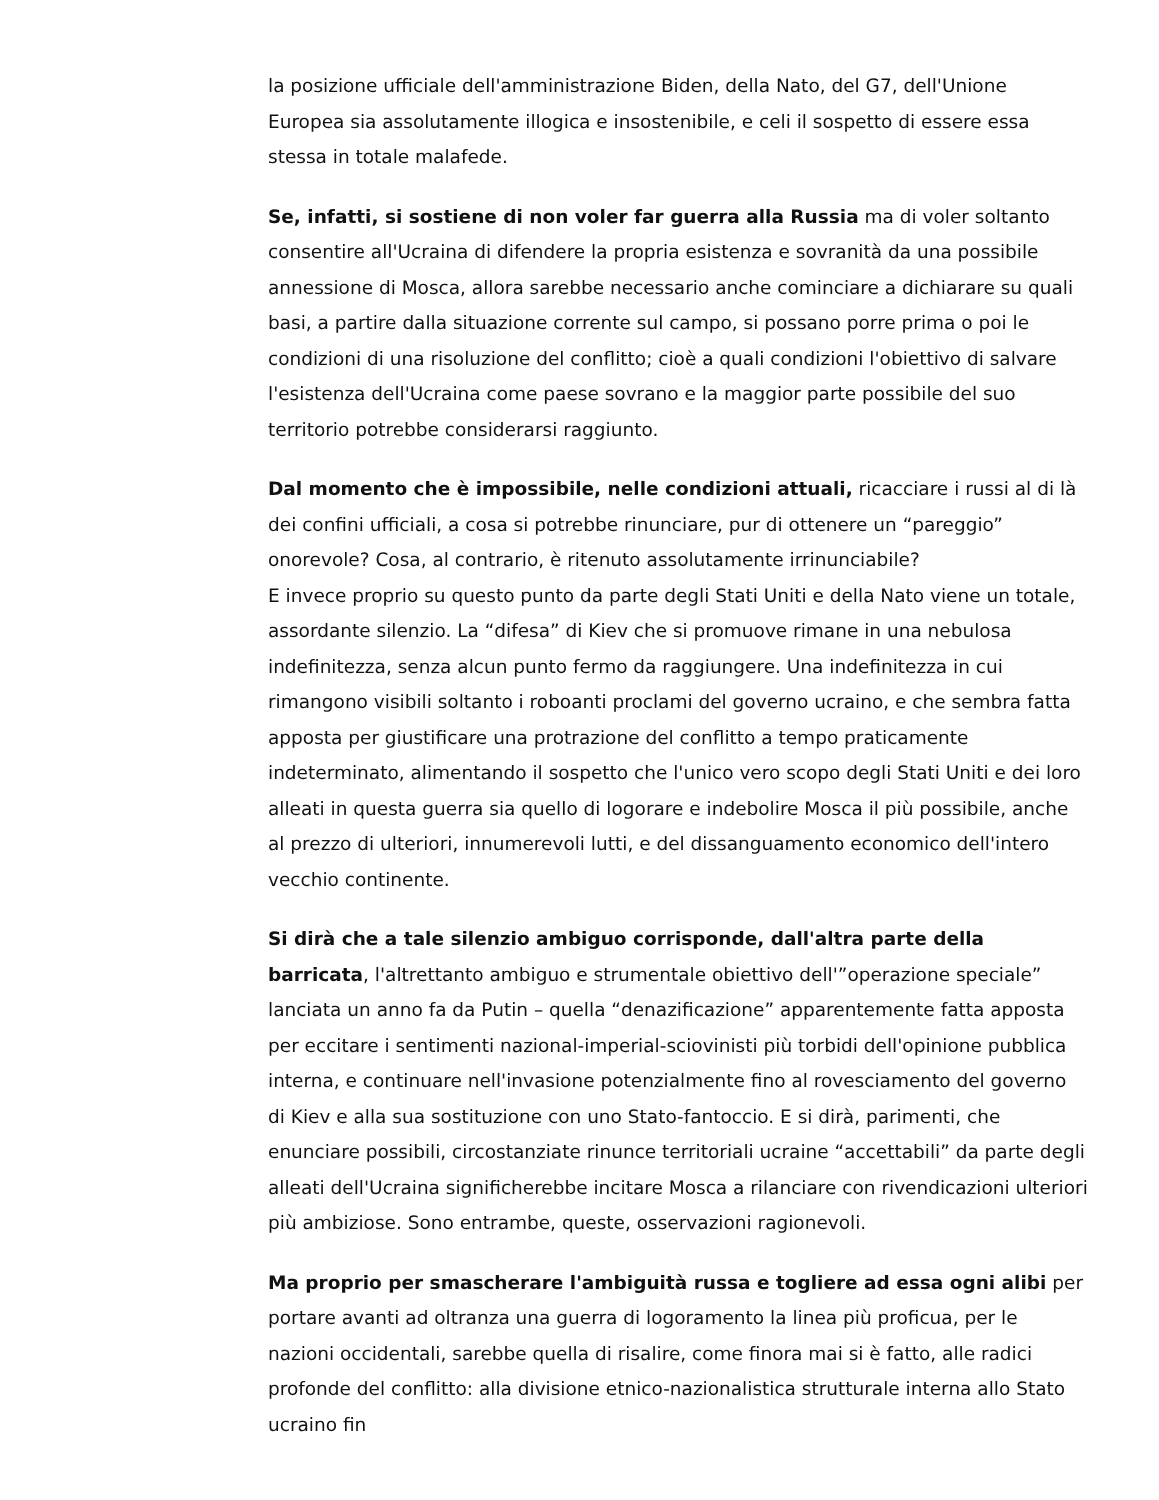la posizione ufficiale dell'amministrazione Biden, della Nato, del G7, dell'Unione Europea sia assolutamente illogica e insostenibile, e celi il sospetto di essere essa stessa in totale malafede.
Se, infatti, si sostiene di non voler far guerra alla Russia ma di voler soltanto consentire all'Ucraina di difendere la propria esistenza e sovranità da una possibile annessione di Mosca, allora sarebbe necessario anche cominciare a dichiarare su quali basi, a partire dalla situazione corrente sul campo, si possano porre prima o poi le condizioni di una risoluzione del conflitto; cioè a quali condizioni l'obiettivo di salvare l'esistenza dell'Ucraina come paese sovrano e la maggior parte possibile del suo territorio potrebbe considerarsi raggiunto.
Dal momento che è impossibile, nelle condizioni attuali, ricacciare i russi al di là dei confini ufficiali, a cosa si potrebbe rinunciare, pur di ottenere un “pareggio” onorevole? Cosa, al contrario, è ritenuto assolutamente irrinunciabile?
E invece proprio su questo punto da parte degli Stati Uniti e della Nato viene un totale, assordante silenzio. La “difesa” di Kiev che si promuove rimane in una nebulosa indefinitezza, senza alcun punto fermo da raggiungere. Una indefinitezza in cui rimangono visibili soltanto i roboanti proclami del governo ucraino, e che sembra fatta apposta per giustificare una protrazione del conflitto a tempo praticamente indeterminato, alimentando il sospetto che l'unico vero scopo degli Stati Uniti e dei loro alleati in questa guerra sia quello di logorare e indebolire Mosca il più possibile, anche al prezzo di ulteriori, innumerevoli lutti, e del dissanguamento economico dell'intero vecchio continente.
Si dirà che a tale silenzio ambiguo corrisponde, dall'altra parte della barricata, l'altrettanto ambiguo e strumentale obiettivo dell'”operazione speciale” lanciata un anno fa da Putin – quella “denazificazione” apparentemente fatta apposta per eccitare i sentimenti nazional-imperial-sciovinisti più torbidi dell'opinione pubblica interna, e continuare nell'invasione potenzialmente fino al rovesciamento del governo di Kiev e alla sua sostituzione con uno Stato-fantoccio. E si dirà, parimenti, che enunciare possibili, circostanziate rinunce territoriali ucraine “accettabili” da parte degli alleati dell'Ucraina significherebbe incitare Mosca a rilanciare con rivendicazioni ulteriori più ambiziose. Sono entrambe, queste, osservazioni ragionevoli.
Ma proprio per smascherare l'ambiguità russa e togliere ad essa ogni alibi per portare avanti ad oltranza una guerra di logoramento la linea più proficua, per le nazioni occidentali, sarebbe quella di risalire, come finora mai si è fatto, alle radici profonde del conflitto: alla divisione etnico-nazionalistica strutturale interna allo Stato ucraino fin